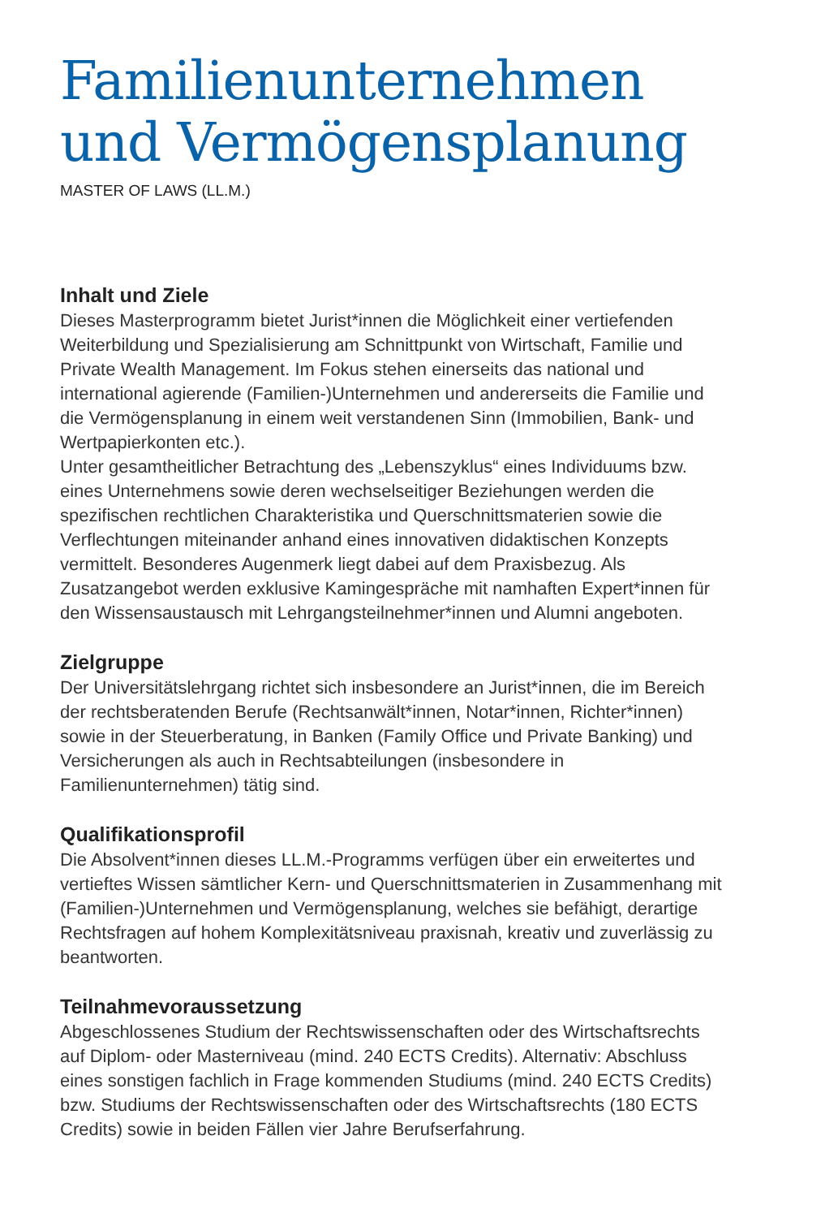Familienunternehmen und Vermögensplanung
MASTER OF LAWS (LL.M.)
Inhalt und Ziele
Dieses Masterprogramm bietet Jurist*innen die Möglichkeit einer vertiefenden Weiterbildung und Spezialisierung am Schnittpunkt von Wirtschaft, Familie und Private Wealth Management. Im Fokus stehen einerseits das national und international agierende (Familien-)Unternehmen und andererseits die Familie und die Vermögensplanung in einem weit verstandenen Sinn (Immobilien, Bank- und Wertpapierkonten etc.).
Unter gesamtheitlicher Betrachtung des „Lebenszyklus“ eines Individuums bzw. eines Unternehmens sowie deren wechselseitiger Beziehungen werden die spezifischen rechtlichen Charakteristika und Querschnittsmaterien sowie die Verflechtungen miteinander anhand eines innovativen didaktischen Konzepts vermittelt. Besonderes Augenmerk liegt dabei auf dem Praxisbezug. Als Zusatzangebot werden exklusive Kamingespräche mit namhaften Expert*innen für den Wissensaustausch mit Lehrgangsteilnehmer*innen und Alumni angeboten.
Zielgruppe
Der Universitätslehrgang richtet sich insbesondere an Jurist*innen, die im Bereich der rechtsberatenden Berufe (Rechtsanwält*innen, Notar*innen, Richter*innen) sowie in der Steuerberatung, in Banken (Family Office und Private Banking) und Versicherungen als auch in Rechtsabteilungen (insbesondere in Familienunternehmen) tätig sind.
Qualifikationsprofil
Die Absolvent*innen dieses LL.M.-Programms verfügen über ein erweitertes und vertieftes Wissen sämtlicher Kern- und Querschnittsmaterien in Zusammenhang mit (Familien-)Unternehmen und Vermögensplanung, welches sie befähigt, derartige Rechtsfragen auf hohem Komplexitätsniveau praxisnah, kreativ und zuverlässig zu beantworten.
Teilnahmevoraussetzung
Abgeschlossenes Studium der Rechtswissenschaften oder des Wirtschaftsrechts auf Diplom- oder Masterniveau (mind. 240 ECTS Credits). Alternativ: Abschluss eines sonstigen fachlich in Frage kommenden Studiums (mind. 240 ECTS Credits) bzw. Studiums der Rechtswissenschaften oder des Wirtschaftsrechts (180 ECTS Credits) sowie in beiden Fällen vier Jahre Berufserfahrung.